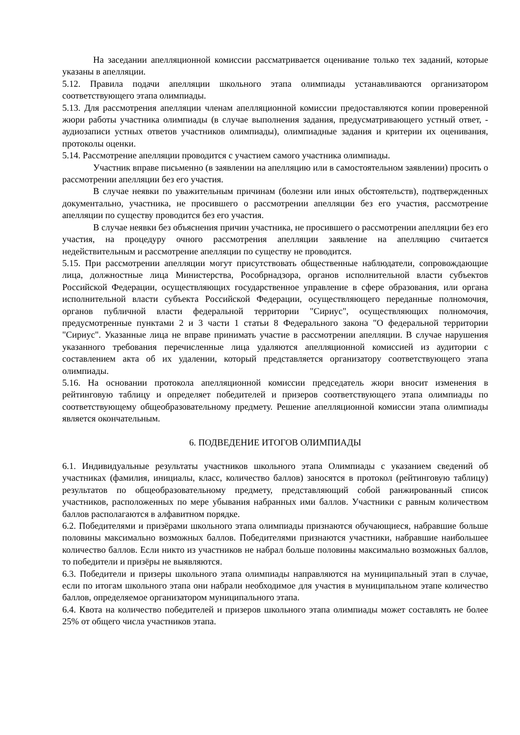На заседании апелляционной комиссии рассматривается оценивание только тех заданий, которые указаны в апелляции.
5.12. Правила подачи апелляции школьного этапа олимпиады устанавливаются организатором соответствующего этапа олимпиады.
5.13. Для рассмотрения апелляции членам апелляционной комиссии предоставляются копии проверенной жюри работы участника олимпиады (в случае выполнения задания, предусматривающего устный ответ, - аудиозаписи устных ответов участников олимпиады), олимпиадные задания и критерии их оценивания, протоколы оценки.
5.14. Рассмотрение апелляции проводится с участием самого участника олимпиады.
Участник вправе письменно (в заявлении на апелляцию или в самостоятельном заявлении) просить о рассмотрении апелляции без его участия.
В случае неявки по уважительным причинам (болезни или иных обстоятельств), подтвержденных документально, участника, не просившего о рассмотрении апелляции без его участия, рассмотрение апелляции по существу проводится без его участия.
В случае неявки без объяснения причин участника, не просившего о рассмотрении апелляции без его участия, на процедуру очного рассмотрения апелляции заявление на апелляцию считается недействительным и рассмотрение апелляции по существу не проводится.
5.15. При рассмотрении апелляции могут присутствовать общественные наблюдатели, сопровождающие лица, должностные лица Министерства, Рособрнадзора, органов исполнительной власти субъектов Российской Федерации, осуществляющих государственное управление в сфере образования, или органа исполнительной власти субъекта Российской Федерации, осуществляющего переданные полномочия, органов публичной власти федеральной территории "Сириус", осуществляющих полномочия, предусмотренные пунктами 2 и 3 части 1 статьи 8 Федерального закона "О федеральной территории "Сириус". Указанные лица не вправе принимать участие в рассмотрении апелляции. В случае нарушения указанного требования перечисленные лица удаляются апелляционной комиссией из аудитории с составлением акта об их удалении, который представляется организатору соответствующего этапа олимпиады.
5.16. На основании протокола апелляционной комиссии председатель жюри вносит изменения в рейтинговую таблицу и определяет победителей и призеров соответствующего этапа олимпиады по соответствующему общеобразовательному предмету. Решение апелляционной комиссии этапа олимпиады является окончательным.
6. ПОДВЕДЕНИЕ ИТОГОВ ОЛИМПИАДЫ
6.1. Индивидуальные результаты участников школьного этапа Олимпиады с указанием сведений об участниках (фамилия, инициалы, класс, количество баллов) заносятся в протокол (рейтинговую таблицу) результатов по общеобразовательному предмету, представляющий собой ранжированный список участников, расположенных по мере убывания набранных ими баллов. Участники с равным количеством баллов располагаются в алфавитном порядке.
6.2. Победителями и призёрами школьного этапа олимпиады признаются обучающиеся, набравшие больше половины максимально возможных баллов. Победителями признаются участники, набравшие наибольшее количество баллов. Если никто из участников не набрал больше половины максимально возможных баллов, то победители и призёры не выявляются.
6.3. Победители и призеры школьного этапа олимпиады направляются на муниципальный этап в случае, если по итогам школьного этапа они набрали необходимое для участия в муниципальном этапе количество баллов, определяемое организатором муниципального этапа.
6.4. Квота на количество победителей и призеров школьного этапа олимпиады может составлять не более 25% от общего числа участников этапа.